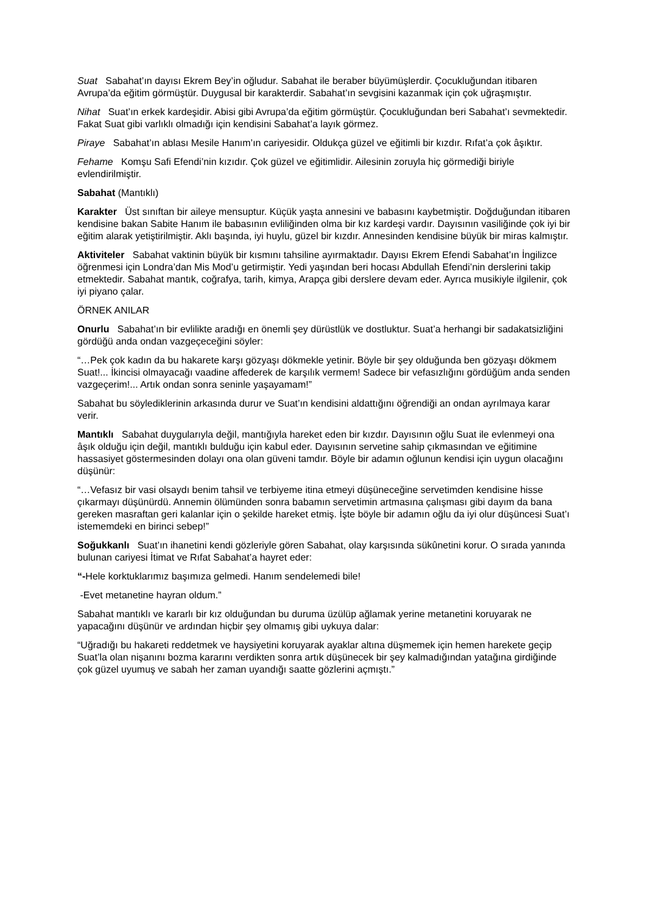Suat Sabahat’ın dayısı Ekrem Bey’in oğludur. Sabahat ile beraber büyümüşlerdir. Çocukluğundan itibaren Avrupa’da eğitim görmüştür. Duygusal bir karakterdir. Sabahat’ın sevgisini kazanmak için çok uğraşmıştır.
Nihat Suat’ın erkek kardeşidir. Abisi gibi Avrupa’da eğitim görmüştür. Çocukluğundan beri Sabahat’ı sevmektedir. Fakat Suat gibi varlıklı olmadığı için kendisini Sabahat’a layık görmez.
Piraye Sabahat’ın ablası Mesile Hanım’ın cariyesidir. Oldukça güzel ve eğitimli bir kızdır. Rıfat’a çok âşıktır.
Fehame Komşu Safi Efendi’nin kızıdır. Çok güzel ve eğitimlidir. Ailesinin zoruyla hiç görmediği biriyle evlendirilmiştir.
Sabahat (Mantıklı)
Karakter Üst sınıftan bir aileye mensuptur. Küçük yaşta annesini ve babasını kaybetmiştir. Doğduğundan itibaren kendisine bakan Sabite Hanım ile babasının evliliğinden olma bir kız kardeşi vardır. Dayısının vasiliğinde çok iyi bir eğitim alarak yetiştirilmiştir. Aklı başında, iyi huylu, güzel bir kızdır. Annesinden kendisine büyük bir miras kalmıştır.
Aktiviteler Sabahat vaktinin büyük bir kısmını tahsiline ayırmaktadır. Dayısı Ekrem Efendi Sabahat’ın İngilizce öğrenmesi için Londra’dan Mis Mod’u getirmiştir. Yedi yaşından beri hocası Abdullah Efendi’nin derslerini takip etmektedir. Sabahat mantık, coğrafya, tarih, kimya, Arapça gibi derslere devam eder. Ayrıca musikiyle ilgilenir, çok iyi piyano çalar.
ÖRNEK ANILAR
Onurlu Sabahat’ın bir evlilikte aradığı en önemli şey dürüstlük ve dostluktur. Suat’a herhangi bir sadakatsizliğini gördüğü anda ondan vazgeçeceğini söyler:
“…Pek çok kadın da bu hakarete karşı gözyaşı dökmekle yetinir. Böyle bir şey olduğunda ben gözyaşı dökmem Suat!... İkincisi olmayacağı vaadine affederek de karşılık vermem! Sadece bir vefasızlığını gördüğüm anda senden vazgeçerim!... Artık ondan sonra seninle yaşayamam!”
Sabahat bu söylediklerinin arkasında durur ve Suat’ın kendisini aldattığını öğrendiği an ondan ayrılmaya karar verir.
Mantıklı Sabahat duygularıyla değil, mantığıyla hareket eden bir kızdır. Dayısının oğlu Suat ile evlenmeyi ona âşık olduğu için değil, mantıklı bulduğu için kabul eder. Dayısının servetine sahip çıkmasından ve eğitimine hassasiyet göstermesinden dolayı ona olan güveni tamdır. Böyle bir adamın oğlunun kendisi için uygun olacağını düşünür:
“…Vefasız bir vasi olsaydı benim tahsil ve terbiyeme itina etmeyi düşüneceğine servetimden kendisine hisse çıkarmayı düşünürdü. Annemin ölümünden sonra babamın servetimin artmasına çalışması gibi dayım da bana gereken masraftan geri kalanlar için o şekilde hareket etmiş. İşte böyle bir adamın oğlu da iyi olur düşüncesi Suat’ı istememdeki en birinci sebep!”
Soğukkanlı Suat’ın ihanetini kendi gözleriyle gören Sabahat, olay karşısında sükûnetini korur. O sırada yanında bulunan cariyesi İtimat ve Rıfat Sabahat’a hayret eder:
“-Hele korktuklarımız başımıza gelmedi. Hanım sendelemedi bile!
-Evet metanetine hayran oldum.”
Sabahat mantıklı ve kararlı bir kız olduğundan bu duruma üzülüp ağlamak yerine metanetini koruyarak ne yapacağını düşünür ve ardından hiçbir şey olmamış gibi uykuya dalar:
“Uğradığı bu hakareti reddetmek ve haysiyetini koruyarak ayaklar altına düşmemek için hemen harekete geçip Suat’la olan nişanını bozma kararını verdikten sonra artık düşünecek bir şey kalmadığından yatağına girdiğinde çok güzel uyumuş ve sabah her zaman uyandığı saatte gözlerini açmıştı.”